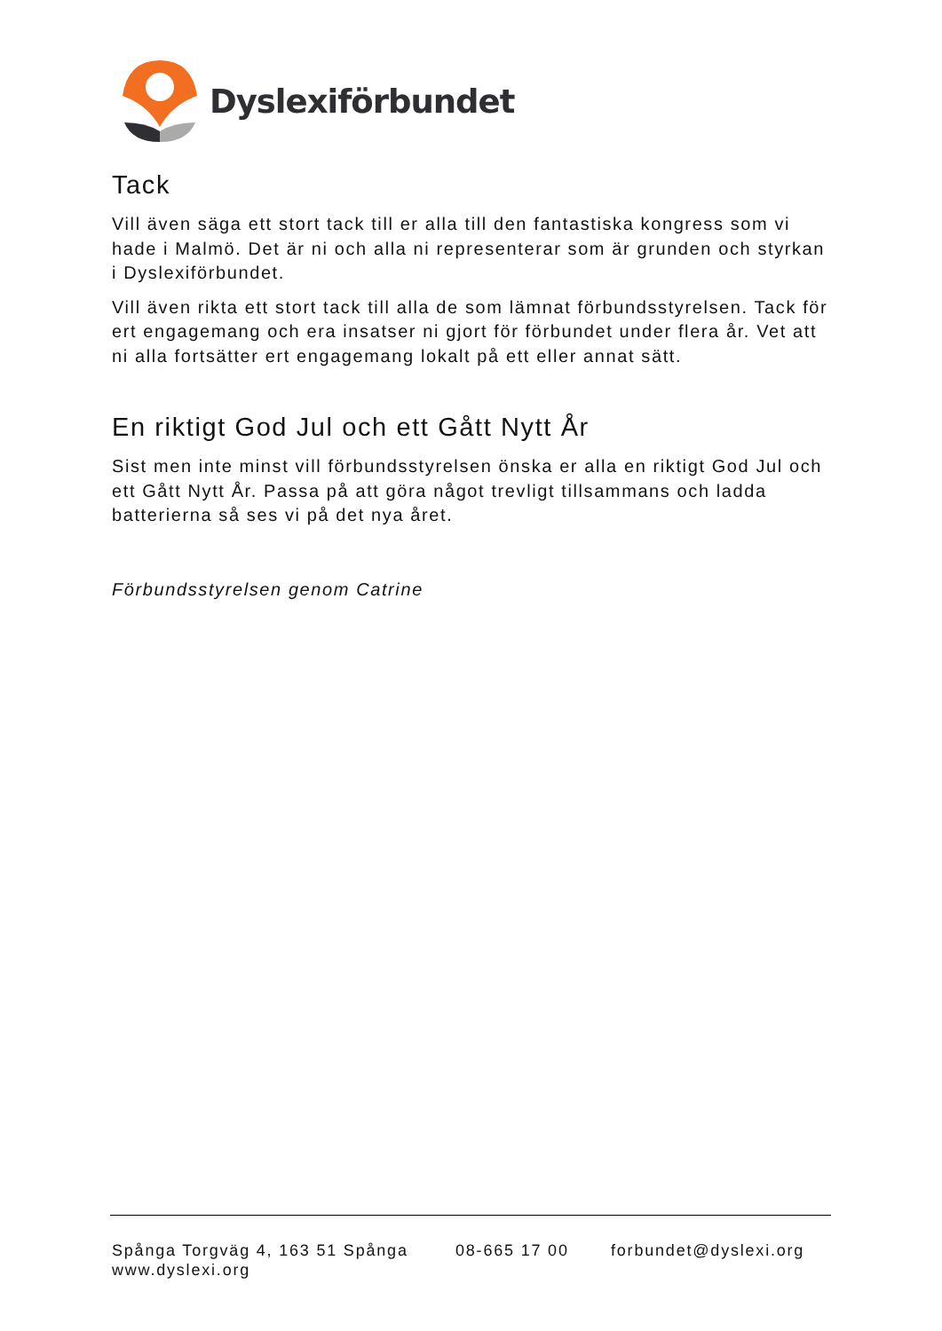Dyslexiförbundet
Tack
Vill även säga ett stort tack till er alla till den fantastiska kongress som vi hade i Malmö. Det är ni och alla ni representerar som är grunden och styrkan i Dyslexiförbundet.
Vill även rikta ett stort tack till alla de som lämnat förbundsstyrelsen. Tack för ert engagemang och era insatser ni gjort för förbundet under flera år. Vet att ni alla fortsätter ert engagemang lokalt på ett eller annat sätt.
En riktigt God Jul och ett Gått Nytt År
Sist men inte minst vill förbundsstyrelsen önska er alla en riktigt God Jul och ett Gått Nytt År. Passa på att göra något trevligt tillsammans och ladda batterierna så ses vi på det nya året.
Förbundsstyrelsen genom Catrine
Spånga Torgväg 4, 163 51 Spånga 08-665 17 00 forbundet@dyslexi.org
www.dyslexi.org